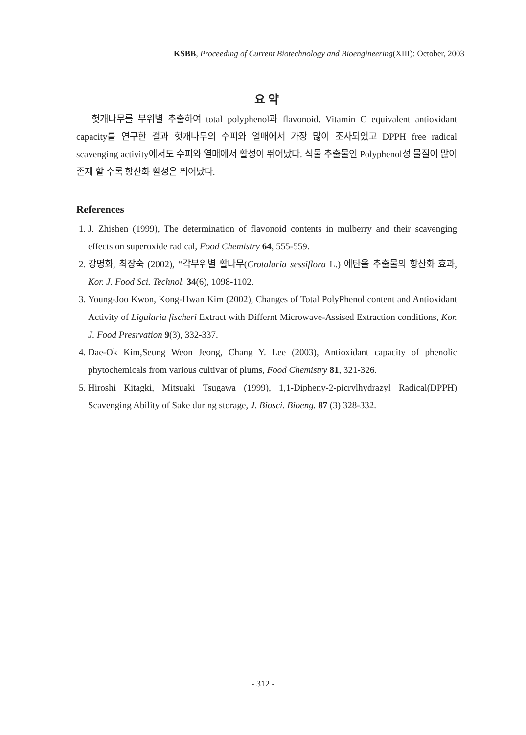KSBB, Proceeding of Current Biotechnology and Bioengineering(XIII): October, 2003
요 약
헛개나무를 부위별 추출하여 total polyphenol과 flavonoid, Vitamin C equivalent antioxidant capacity를 연구한 결과 헛개나무의 수피와 열매에서 가장 많이 조사되었고 DPPH free radical scavenging activity에서도 수피와 열매에서 활성이 뛰어났다. 식물 추출물인 Polyphenol성 물질이 많이 존재 할 수록 항산화 활성은 뛰어났다.
References
1. J. Zhishen (1999), The determination of flavonoid contents in mulberry and their scavenging effects on superoxide radical, Food Chemistry 64, 555-559.
2. 강명화, 최장숙 (2002), “각부위별 활나무(Crotalaria sessiflora L.) 에탄올 추출물의 항산화 효과, Kor. J. Food Sci. Technol. 34(6), 1098-1102.
3. Young-Joo Kwon, Kong-Hwan Kim (2002), Changes of Total PolyPhenol content and Antioxidant Activity of Ligularia fischeri Extract with Differnt Microwave-Assised Extraction conditions, Kor. J. Food Presrvation 9(3), 332-337.
4. Dae-Ok Kim,Seung Weon Jeong, Chang Y. Lee (2003), Antioxidant capacity of phenolic phytochemicals from various cultivar of plums, Food Chemistry 81, 321-326.
5. Hiroshi Kitagki, Mitsuaki Tsugawa (1999), 1,1-Dipheny-2-picrylhydrazyl Radical(DPPH) Scavenging Ability of Sake during storage, J. Biosci. Bioeng. 87 (3) 328-332.
- 312 -